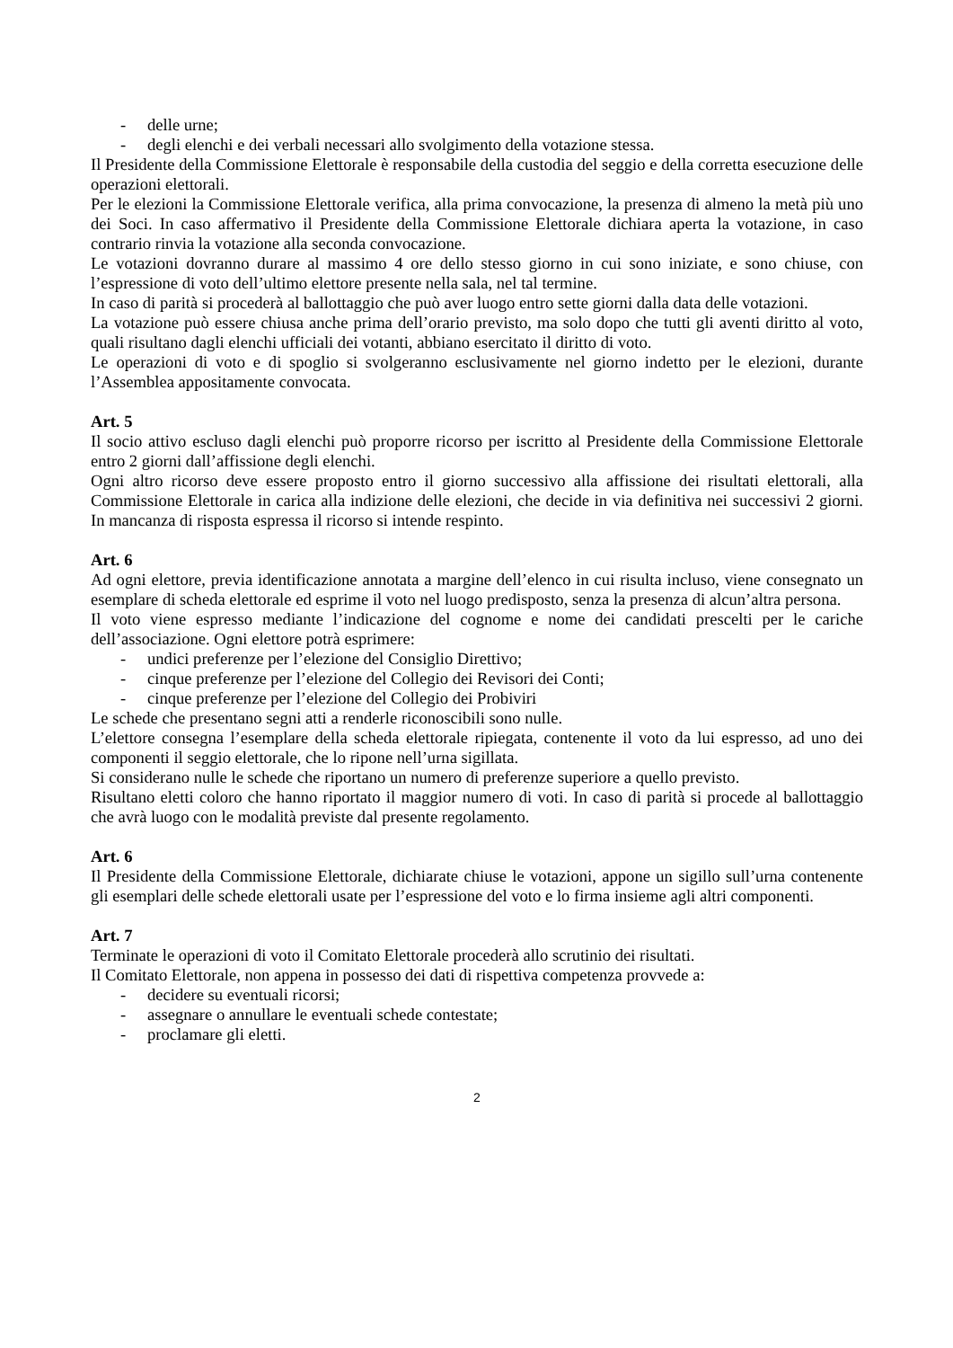- delle urne;
- degli elenchi e dei verbali necessari allo svolgimento della votazione stessa.
Il Presidente della Commissione Elettorale è responsabile della custodia del seggio e della corretta esecuzione delle operazioni elettorali.
Per le elezioni la Commissione Elettorale verifica, alla prima convocazione, la presenza di almeno la metà più uno dei Soci. In caso affermativo il Presidente della Commissione Elettorale dichiara aperta la votazione, in caso contrario rinvia la votazione alla seconda convocazione.
Le votazioni dovranno durare al massimo 4 ore dello stesso giorno in cui sono iniziate, e sono chiuse, con l’espressione di voto dell’ultimo elettore presente nella sala, nel tal termine.
In caso di parità si procederà al ballottaggio che può aver luogo entro sette giorni dalla data delle votazioni.
La votazione può essere chiusa anche prima dell’orario previsto, ma solo dopo che tutti gli aventi diritto al voto, quali risultano dagli elenchi ufficiali dei votanti, abbiano esercitato il diritto di voto.
Le operazioni di voto e di spoglio si svolgeranno esclusivamente nel giorno indetto per le elezioni, durante l’Assemblea appositamente convocata.
Art. 5
Il socio attivo escluso dagli elenchi può proporre ricorso per iscritto al Presidente della Commissione Elettorale entro 2 giorni dall’affissione degli elenchi.
Ogni altro ricorso deve essere proposto entro il giorno successivo alla affissione dei risultati elettorali, alla Commissione Elettorale in carica alla indizione delle elezioni, che decide in via definitiva nei successivi 2 giorni. In mancanza di risposta espressa il ricorso si intende respinto.
Art. 6
Ad ogni elettore, previa identificazione annotata a margine dell’elenco in cui risulta incluso, viene consegnato un esemplare di scheda elettorale ed esprime il voto nel luogo predisposto, senza la presenza di alcun’altra persona.
Il voto viene espresso mediante l’indicazione del cognome e nome dei candidati prescelti per le cariche dell’associazione. Ogni elettore potrà esprimere:
- undici preferenze per l’elezione del Consiglio Direttivo;
- cinque preferenze per l’elezione del Collegio dei Revisori dei Conti;
- cinque preferenze per l’elezione del Collegio dei Probiviri
Le schede che presentano segni atti a renderle riconoscibili sono nulle.
L’elettore consegna l’esemplare della scheda elettorale ripiegata, contenente il voto da lui espresso, ad uno dei componenti il seggio elettorale, che lo ripone nell’urna sigillata.
Si considerano nulle le schede che riportano un numero di preferenze superiore a quello previsto.
Risultano eletti coloro che hanno riportato il maggior numero di voti. In caso di parità si procede al ballottaggio che avrà luogo con le modalità previste dal presente regolamento.
Art. 6
Il Presidente della Commissione Elettorale, dichiarate chiuse le votazioni, appone un sigillo sull’urna contenente gli esemplari delle schede elettorali usate per l’espressione del voto e lo firma insieme agli altri componenti.
Art. 7
Terminate le operazioni di voto il Comitato Elettorale procederà allo scrutinio dei risultati.
Il Comitato Elettorale, non appena in possesso dei dati di rispettiva competenza provvede a:
- decidere su eventuali ricorsi;
- assegnare o annullare le eventuali schede contestate;
- proclamare gli eletti.
2